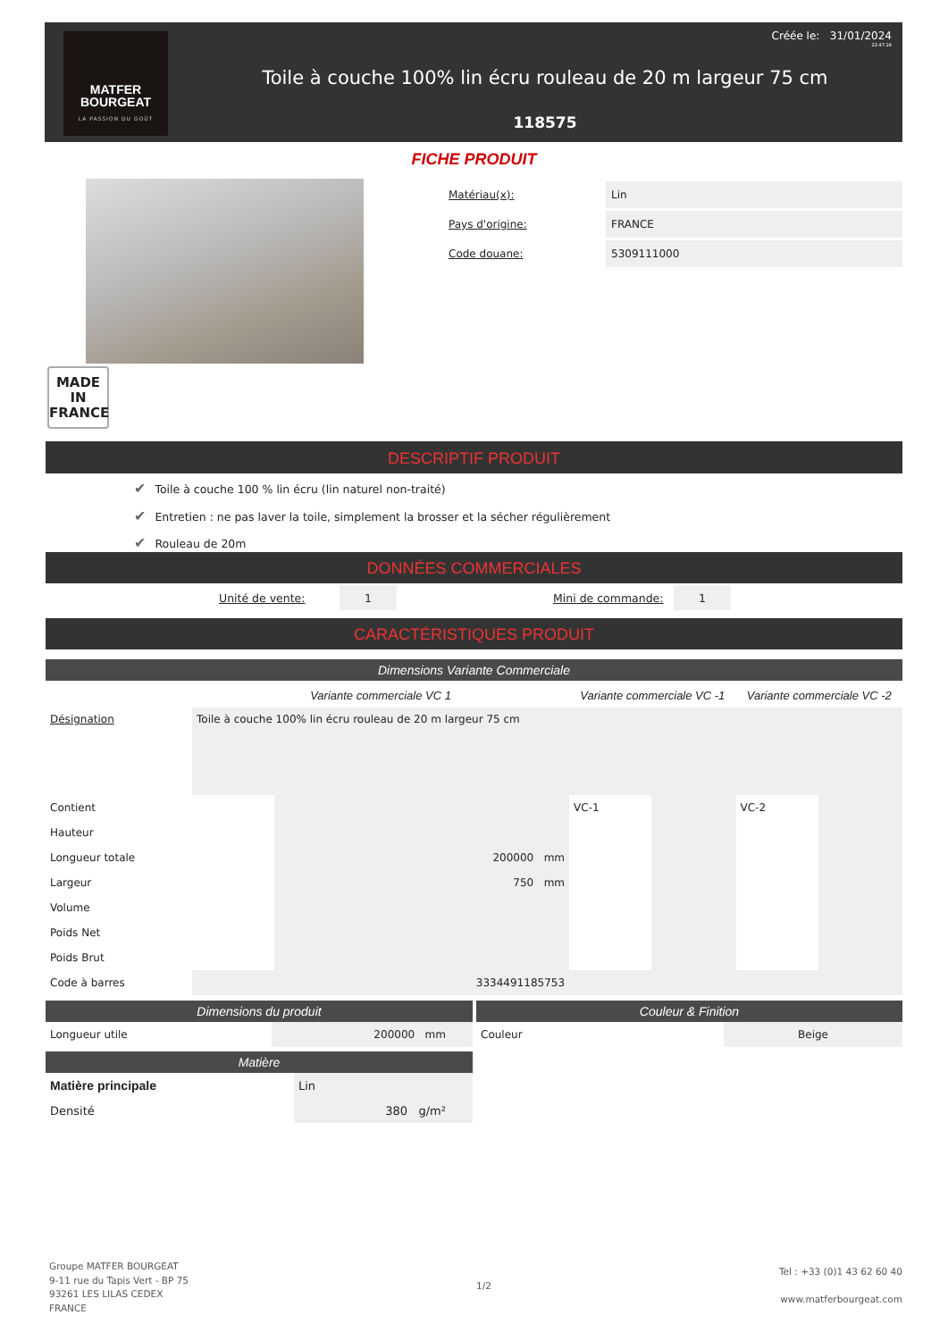MATFER
BOURGEAT
LA PASSION DU GOÛT
Créée le: 31/01/2024
22:47:24
Toile à couche 100% lin écru rouleau de 20 m largeur 75 cm
118575
FICHE PRODUIT
MADE IN
FRANCE
| Matériau(x): | Lin |
| Pays d'origine: | FRANCE |
| Code douane: | 5309111000 |
DESCRIPTIF PRODUIT
✔ Toile à couche 100 % lin écru (lin naturel non-traité)
✔ Entretien : ne pas laver la toile, simplement la brosser et la sécher régulièrement
✔ Rouleau de 20m
DONNÉES COMMERCIALES
| Unité de vente: | 1 | | Mini de commande: | 1 |
CARACTÉRISTIQUES PRODUIT
Dimensions Variante Commerciale
| | Variante commerciale VC 1 | | Variante commerciale VC -1 | | Variante commerciale VC -2 | |
| Désignation | Toile à couche 100% lin écru rouleau de 20 m largeur 75 cm | | | | | |
| Contient | | | VC-1 | | VC-2 | |
| Hauteur | | | | | | |
| Longueur totale | | 200000 mm | | | | |
| Largeur | | 750 mm | | | | |
| Volume | | | | | | |
| Poids Net | | | | | | |
| Poids Brut | | | | | | |
| Code à barres | 3334491185753 | | | | | |
Dimensions du produit
| Longueur utile | 200000 mm |
Matière
| Matière principale | Lin |
| Densité | 380 g/m² |
Couleur & Finition
| Couleur | Beige |
Groupe MATFER BOURGEAT
9-11 rue du Tapis Vert - BP 75
93261 LES LILAS CEDEX
FRANCE
1/2
Tel : +33 (0)1 43 62 60 40
www.matferbourgeat.com